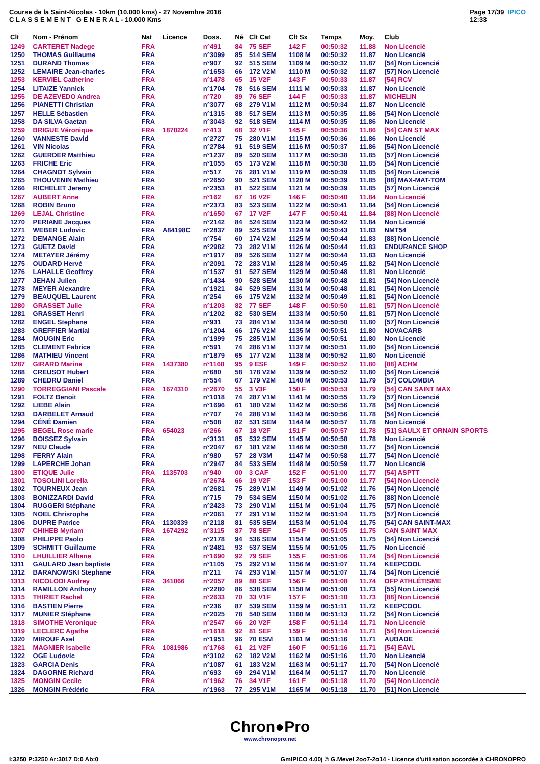Course de la Saint-Nicolas - 10km (10.000 kms) - 27 Novembre 2016
C L A S S E M E N T G E N E R A L - 10.000 Kms
Page 17/39 IPICO
12:33
| Clt | Nom - Prénom | Nat | Licence | Doss. | Né | Clt Cat | Clt Sx | Temps | Moy. | Club |
| --- | --- | --- | --- | --- | --- | --- | --- | --- | --- | --- |
| 1249 | CARTERET Nadege | FRA | | n°491 | 84 | 75 SEF | 142 F | 00:50:32 | 11.88 | Non Licencié |
| 1250 | THOMAS Guillaume | FRA | | n°3099 | 85 | 514 SEM | 1108 M | 00:50:32 | 11.87 | Non Licencié |
| 1251 | DURAND Thomas | FRA | | n°907 | 92 | 515 SEM | 1109 M | 00:50:32 | 11.87 | [54] Non Licencié |
| 1252 | LEMAIRE Jean-charles | FRA | | n°1653 | 66 | 172 V2M | 1110 M | 00:50:32 | 11.87 | [57] Non Licencié |
| 1253 | KERVIEL Catherine | FRA | | n°1478 | 65 | 15 V2F | 143 F | 00:50:33 | 11.87 | [54] RCV |
| 1254 | LITAIZE Yannick | FRA | | n°1704 | 78 | 516 SEM | 1111 M | 00:50:33 | 11.87 | Non Licencié |
| 1255 | DE AZEVEDO Andrea | FRA | | n°720 | 89 | 76 SEF | 144 F | 00:50:33 | 11.87 | MICHELIN |
| 1256 | PIANETTI Christian | FRA | | n°3077 | 68 | 279 V1M | 1112 M | 00:50:34 | 11.87 | Non Licencié |
| 1257 | HELLE Sébastien | FRA | | n°1315 | 88 | 517 SEM | 1113 M | 00:50:35 | 11.86 | [54] Non Licencié |
| 1258 | DA SILVA Gaetan | FRA | | n°3043 | 92 | 518 SEM | 1114 M | 00:50:35 | 11.86 | Non Licencié |
| 1259 | BRIGUE Véronique | FRA | 1870224 | n°413 | 68 | 32 V1F | 145 F | 00:50:36 | 11.86 | [54] CAN ST MAX |
| 1260 | VANNESTE David | FRA | | n°2727 | 75 | 280 V1M | 1115 M | 00:50:36 | 11.86 | Non Licencié |
| 1261 | VIN Nicolas | FRA | | n°2784 | 91 | 519 SEM | 1116 M | 00:50:37 | 11.86 | [54] Non Licencié |
| 1262 | GUERDER Matthieu | FRA | | n°1237 | 89 | 520 SEM | 1117 M | 00:50:38 | 11.85 | [57] Non Licencié |
| 1263 | FRICHE Eric | FRA | | n°1055 | 65 | 173 V2M | 1118 M | 00:50:38 | 11.85 | [54] Non Licencié |
| 1264 | CHAGNOT Sylvain | FRA | | n°517 | 76 | 281 V1M | 1119 M | 00:50:39 | 11.85 | [54] Non Licencié |
| 1265 | THOUVENIN Mathieu | FRA | | n°2650 | 90 | 521 SEM | 1120 M | 00:50:39 | 11.85 | [88] MAX-MAT-TOM |
| 1266 | RICHELET Jeremy | FRA | | n°2353 | 81 | 522 SEM | 1121 M | 00:50:39 | 11.85 | [57] Non Licencié |
| 1267 | AUBERT Anne | FRA | | n°162 | 67 | 16 V2F | 146 F | 00:50:40 | 11.84 | Non Licencié |
| 1268 | ROBIN Bruno | FRA | | n°2373 | 83 | 523 SEM | 1122 M | 00:50:41 | 11.84 | [54] Non Licencié |
| 1269 | LEJAL Christine | FRA | | n°1650 | 67 | 17 V2F | 147 F | 00:50:41 | 11.84 | [88] Non Licencié |
| 1270 | PERIANE Jacques | FRA | | n°2142 | 84 | 524 SEM | 1123 M | 00:50:42 | 11.84 | Non Licencié |
| 1271 | WEBER Ludovic | FRA | A84198C | n°2837 | 89 | 525 SEM | 1124 M | 00:50:43 | 11.83 | NMT54 |
| 1272 | DEMANGE Alain | FRA | | n°754 | 60 | 174 V2M | 1125 M | 00:50:44 | 11.83 | [88] Non Licencié |
| 1273 | GUETZ David | FRA | | n°2982 | 73 | 282 V1M | 1126 M | 00:50:44 | 11.83 | ENDURANCE SHOP |
| 1274 | METAYER Jérémy | FRA | | n°1917 | 89 | 526 SEM | 1127 M | 00:50:44 | 11.83 | Non Licencié |
| 1275 | OUDARD Hervé | FRA | | n°2091 | 72 | 283 V1M | 1128 M | 00:50:45 | 11.82 | [54] Non Licencié |
| 1276 | LAHALLE Geoffrey | FRA | | n°1537 | 91 | 527 SEM | 1129 M | 00:50:48 | 11.81 | Non Licencié |
| 1277 | JEHAN Julien | FRA | | n°1434 | 90 | 528 SEM | 1130 M | 00:50:48 | 11.81 | [54] Non Licencié |
| 1278 | MEYER Alexandre | FRA | | n°1921 | 84 | 529 SEM | 1131 M | 00:50:48 | 11.81 | [54] Non Licencié |
| 1279 | BEAUQUEL Laurent | FRA | | n°254 | 66 | 175 V2M | 1132 M | 00:50:49 | 11.81 | [54] Non Licencié |
| 1280 | GRASSET Julie | FRA | | n°1203 | 82 | 77 SEF | 148 F | 00:50:50 | 11.81 | [57] Non Licencié |
| 1281 | GRASSET Henri | FRA | | n°1202 | 82 | 530 SEM | 1133 M | 00:50:50 | 11.81 | [57] Non Licencié |
| 1282 | ENGEL Stephane | FRA | | n°931 | 73 | 284 V1M | 1134 M | 00:50:50 | 11.80 | [57] Non Licencié |
| 1283 | GREFFIER Martial | FRA | | n°1204 | 66 | 176 V2M | 1135 M | 00:50:51 | 11.80 | NOVACARB |
| 1284 | MOUGIN Eric | FRA | | n°1999 | 75 | 285 V1M | 1136 M | 00:50:51 | 11.80 | Non Licencié |
| 1285 | CLEMENT Fabrice | FRA | | n°591 | 74 | 286 V1M | 1137 M | 00:50:51 | 11.80 | [54] Non Licencié |
| 1286 | MATHIEU Vincent | FRA | | n°1879 | 65 | 177 V2M | 1138 M | 00:50:52 | 11.80 | Non Licencié |
| 1287 | GIRARD Marine | FRA | 1437380 | n°1160 | 95 | 9 ESF | 149 F | 00:50:52 | 11.80 | [88] ACHM |
| 1288 | CREUSOT Hubert | FRA | | n°680 | 58 | 178 V2M | 1139 M | 00:50:52 | 11.80 | [54] Non Licencié |
| 1289 | CHEDRU Daniel | FRA | | n°554 | 67 | 179 V2M | 1140 M | 00:50:53 | 11.79 | [57] COLOMBIA |
| 1290 | TORREGGIANI Pascale | FRA | 1674310 | n°2670 | 55 | 3 V3F | 150 F | 00:50:53 | 11.79 | [54] CAN SAINT MAX |
| 1291 | FOLTZ Benoit | FRA | | n°1018 | 74 | 287 V1M | 1141 M | 00:50:55 | 11.79 | [57] Non Licencié |
| 1292 | LIEBE Alain | FRA | | n°1696 | 61 | 180 V2M | 1142 M | 00:50:56 | 11.78 | [54] Non Licencié |
| 1293 | DARBELET Arnaud | FRA | | n°707 | 74 | 288 V1M | 1143 M | 00:50:56 | 11.78 | [54] Non Licencié |
| 1294 | CÉNÉ Damien | FRA | | n°508 | 82 | 531 SEM | 1144 M | 00:50:57 | 11.78 | Non Licencié |
| 1295 | BEGEL Rose marie | FRA | 654023 | n°266 | 67 | 18 V2F | 151 F | 00:50:57 | 11.78 | [51] SAULX ET ORNAIN SPORTS |
| 1296 | BOISSEZ Sylvain | FRA | | n°3131 | 85 | 532 SEM | 1145 M | 00:50:58 | 11.78 | Non Licencié |
| 1297 | NEU Claude | FRA | | n°2047 | 67 | 181 V2M | 1146 M | 00:50:58 | 11.77 | [54] Non Licencié |
| 1298 | FERRY Alain | FRA | | n°980 | 57 | 28 V3M | 1147 M | 00:50:58 | 11.77 | [54] Non Licencié |
| 1299 | LAPERCHE Johan | FRA | | n°2947 | 84 | 533 SEM | 1148 M | 00:50:59 | 11.77 | Non Licencié |
| 1300 | ETIQUE Julie | FRA | 1135703 | n°940 | 00 | 3 CAF | 152 F | 00:51:00 | 11.77 | [54] ASPTT |
| 1301 | TOSOLINI Lorella | FRA | | n°2674 | 66 | 19 V2F | 153 F | 00:51:00 | 11.77 | [54] Non Licencié |
| 1302 | TOURNEUX Jean | FRA | | n°2681 | 75 | 289 V1M | 1149 M | 00:51:02 | 11.76 | [54] Non Licencié |
| 1303 | BONIZZARDI David | FRA | | n°715 | 79 | 534 SEM | 1150 M | 00:51:02 | 11.76 | [88] Non Licencié |
| 1304 | RUGGERI Stéphane | FRA | | n°2423 | 73 | 290 V1M | 1151 M | 00:51:04 | 11.75 | [57] Non Licencié |
| 1305 | NOEL Chrisrophe | FRA | | n°2061 | 77 | 291 V1M | 1152 M | 00:51:04 | 11.75 | [57] Non Licencié |
| 1306 | DUPRE Patrice | FRA | 1130339 | n°2118 | 81 | 535 SEM | 1153 M | 00:51:04 | 11.75 | [54] CAN SAINT-MAX |
| 1307 | CHIHEB Myriam | FRA | 1674292 | n°3115 | 87 | 78 SEF | 154 F | 00:51:05 | 11.75 | CAN SAINT MAX |
| 1308 | PHILIPPE Paolo | FRA | | n°2178 | 94 | 536 SEM | 1154 M | 00:51:05 | 11.75 | [54] Non Licencié |
| 1309 | SCHMITT Guillaume | FRA | | n°2481 | 93 | 537 SEM | 1155 M | 00:51:05 | 11.75 | Non Licencié |
| 1310 | LHUILLIER Albane | FRA | | n°1690 | 92 | 79 SEF | 155 F | 00:51:06 | 11.74 | [54] Non Licencié |
| 1311 | GAULARD Jean baptiste | FRA | | n°1105 | 75 | 292 V1M | 1156 M | 00:51:07 | 11.74 | KEEPCOOL |
| 1312 | BARANOWSKI Stephane | FRA | | n°211 | 74 | 293 V1M | 1157 M | 00:51:07 | 11.74 | [54] Non Licencié |
| 1313 | NICOLODI Audrey | FRA | 341066 | n°2057 | 89 | 80 SEF | 156 F | 00:51:08 | 11.74 | OFP ATHLÉTISME |
| 1314 | RAMILLON Anthony | FRA | | n°2280 | 86 | 538 SEM | 1158 M | 00:51:08 | 11.73 | [55] Non Licencié |
| 1315 | THIRIET Rachel | FRA | | n°2633 | 70 | 33 V1F | 157 F | 00:51:10 | 11.73 | [88] Non Licencié |
| 1316 | BASTIEN Pierre | FRA | | n°236 | 87 | 539 SEM | 1159 M | 00:51:11 | 11.72 | KEEPCOOL |
| 1317 | MUNIER Stéphane | FRA | | n°2025 | 78 | 540 SEM | 1160 M | 00:51:13 | 11.72 | [54] Non Licencié |
| 1318 | SIMOTHE Veronique | FRA | | n°2547 | 66 | 20 V2F | 158 F | 00:51:14 | 11.71 | Non Licencié |
| 1319 | LECLERC Agathe | FRA | | n°1618 | 92 | 81 SEF | 159 F | 00:51:14 | 11.71 | [54] Non Licencié |
| 1320 | MIROUF Axel | FRA | | n°1951 | 96 | 70 ESM | 1161 M | 00:51:16 | 11.71 | AUBADE |
| 1321 | MAGNIER Isabelle | FRA | 1081986 | n°1768 | 61 | 21 V2F | 160 F | 00:51:16 | 11.71 | [54] EAVL |
| 1322 | OGE Ludovic | FRA | | n°3102 | 62 | 182 V2M | 1162 M | 00:51:16 | 11.70 | Non Licencié |
| 1323 | GARCIA Denis | FRA | | n°1087 | 61 | 183 V2M | 1163 M | 00:51:17 | 11.70 | [54] Non Licencié |
| 1324 | DAGORNE Richard | FRA | | n°693 | 69 | 294 V1M | 1164 M | 00:51:17 | 11.70 | Non Licencié |
| 1325 | MONGIN Cecile | FRA | | n°1962 | 76 | 34 V1F | 161 F | 00:51:18 | 11.70 | [54] Non Licencié |
| 1326 | MONGIN Frédéric | FRA | | n°1963 | 77 | 295 V1M | 1165 M | 00:51:18 | 11.70 | [51] Non Licencié |
Chron●Pro
www.chronopro.net
I:3250 P:3250 Ar:3017 D:0 Ab:0 GmIPICO 4.00j © G.Mevel 2oo7-2o14 - Licence d'utilisation accordée à CHRONOPRO